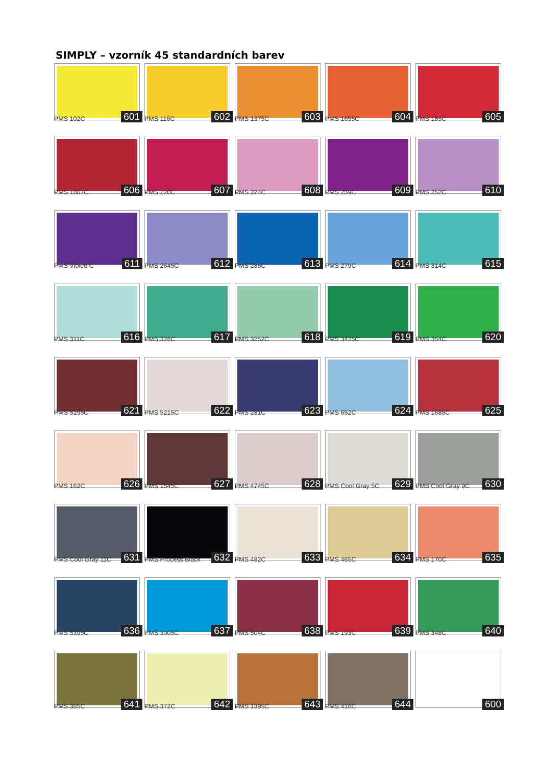SIMPLY – vzorník 45 standardních barev
PMS 102C 601
PMS 116C 602
PMS 1375C 603
PMS 1655C 604
PMS 185C 605
PMS 1807C 606
PMS 220C 607
PMS 224C 608
PMS 259C 609
PMS 252C 610
PMS Violett C 611
PMS 2645C 612
PMS 286C 613
PMS 279C 614
PMS 314C 615
PMS 311C 616
PMS 328C 617
PMS 3252C 618
PMS 3425C 619
PMS 354C 620
PMS 5195C 621
PMS 5215C 622
PMS 281C 623
PMS 652C 624
PMS 1685C 625
PMS 162C 626
PMS 1545C 627
PMS 4745C 628
PMS Cool Gray 5C 629
PMS Cool Gray 9C 630
PMS Cool Gray 11C 631
PMS Process Black 632
PMS 482C 633
PMS 465C 634
PMS 170C 635
PMS 5395C 636
PMS 3005C 637
PMS 504C 638
PMS 193C 639
PMS 348C 640
PMS 385C 641
PMS 372C 642
PMS 1395C 643
PMS 410C 644
600